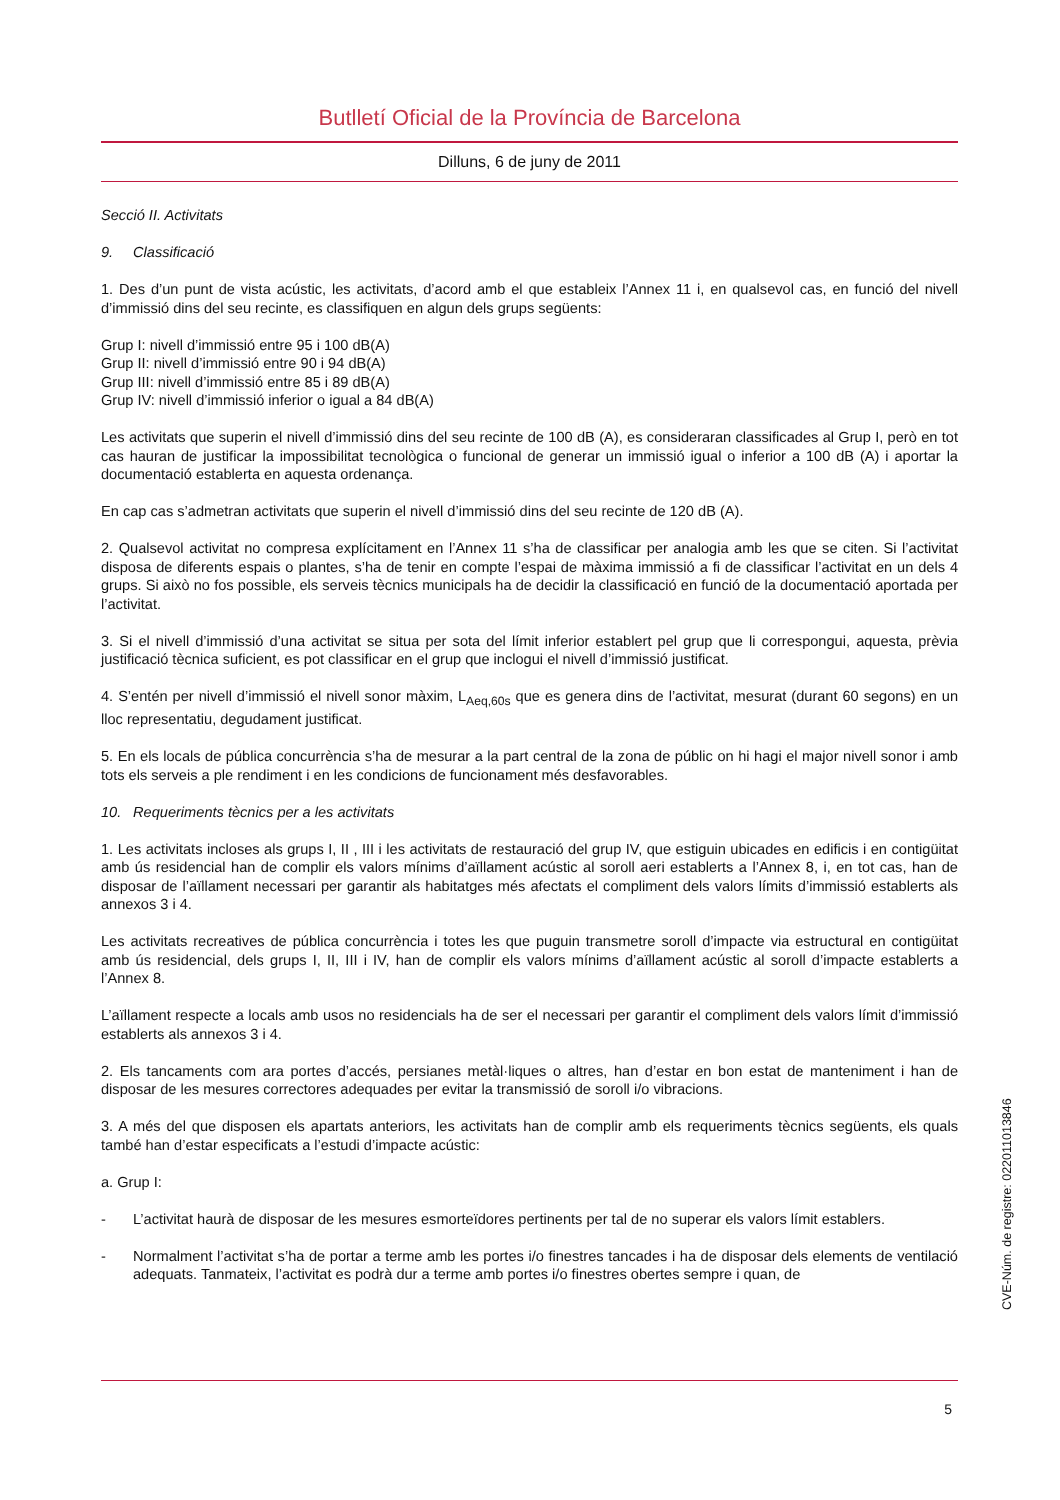Butlletí Oficial de la Província de Barcelona
Dilluns, 6 de juny de 2011
Secció II. Activitats
9. Classificació
1. Des d’un punt de vista acústic, les activitats, d’acord amb el que estableix l’Annex 11 i, en qualsevol cas, en funció del nivell d’immissió dins del seu recinte, es classifiquen en algun dels grups següents:
Grup I: nivell d’immissió entre 95 i 100 dB(A)
Grup II: nivell d’immissió entre 90 i 94 dB(A)
Grup III: nivell d’immissió entre 85 i 89 dB(A)
Grup IV: nivell d’immissió inferior o igual a 84 dB(A)
Les activitats que superin el nivell d’immissió dins del seu recinte de 100 dB (A), es consideraran classificades al Grup I, però en tot cas hauran de justificar la impossibilitat tecnològica o funcional de generar un immissió igual o inferior a 100 dB (A) i aportar la documentació establerta en aquesta ordenança.
En cap cas s’admetran activitats que superin el nivell d’immissió dins del seu recinte de 120 dB (A).
2. Qualsevol activitat no compresa explícitament en l’Annex 11 s’ha de classificar per analogia amb les que se citen. Si l’activitat disposa de diferents espais o plantes, s’ha de tenir en compte l’espai de màxima immissió a fi de classificar l’activitat en un dels 4 grups. Si això no fos possible, els serveis tècnics municipals ha de decidir la classificació en funció de la documentació aportada per l’activitat.
3. Si el nivell d’immissió d’una activitat se situa per sota del límit inferior establert pel grup que li correspongui, aquesta, prèvia justificació tècnica suficient, es pot classificar en el grup que inclogui el nivell d’immissió justificat.
4. S’entén per nivell d’immissió el nivell sonor màxim, L<sub>Aeq,60s</sub> que es genera dins de l’activitat, mesurat (durant 60 segons) en un lloc representatiu, degudament justificat.
5. En els locals de pública concurrència s’ha de mesurar a la part central de la zona de públic on hi hagi el major nivell sonor i amb tots els serveis a ple rendiment i en les condicions de funcionament més desfavorables.
10. Requeriments tècnics per a les activitats
1. Les activitats incloses als grups I, II , III i les activitats de restauració del grup IV, que estiguin ubicades en edificis i en contigüitat amb ús residencial han de complir els valors mínims d’aïllament acústic al soroll aeri establerts a l’Annex 8, i, en tot cas, han de disposar de l’aïllament necessari per garantir als habitatges més afectats el compliment dels valors límits d’immissió establerts als annexos 3 i 4.
Les activitats recreatives de pública concurrència i totes les que puguin transmetre soroll d’impacte via estructural en contigüitat amb ús residencial, dels grups I, II, III i IV, han de complir els valors mínims d’aïllament acústic al soroll d’impacte establerts a l’Annex 8.
L’aïllament respecte a locals amb usos no residencials ha de ser el necessari per garantir el compliment dels valors límit d’immissió establerts als annexos 3 i 4.
2. Els tancaments com ara portes d’accés, persianes metàl·liques o altres, han d’estar en bon estat de manteniment i han de disposar de les mesures correctores adequades per evitar la transmissió de soroll i/o vibracions.
3. A més del que disposen els apartats anteriors, les activitats han de complir amb els requeriments tècnics següents, els quals també han d’estar especificats a l’estudi d’impacte acústic:
a. Grup I:
- L’activitat haurà de disposar de les mesures esmorteïdores pertinents per tal de no superar els valors límit establers.
- Normalment l’activitat s’ha de portar a terme amb les portes i/o finestres tancades i ha de disposar dels elements de ventilació adequats. Tanmateix, l’activitat es podrà dur a terme amb portes i/o finestres obertes sempre i quan, de
5
CVE-Núm. de registre: 022011013846